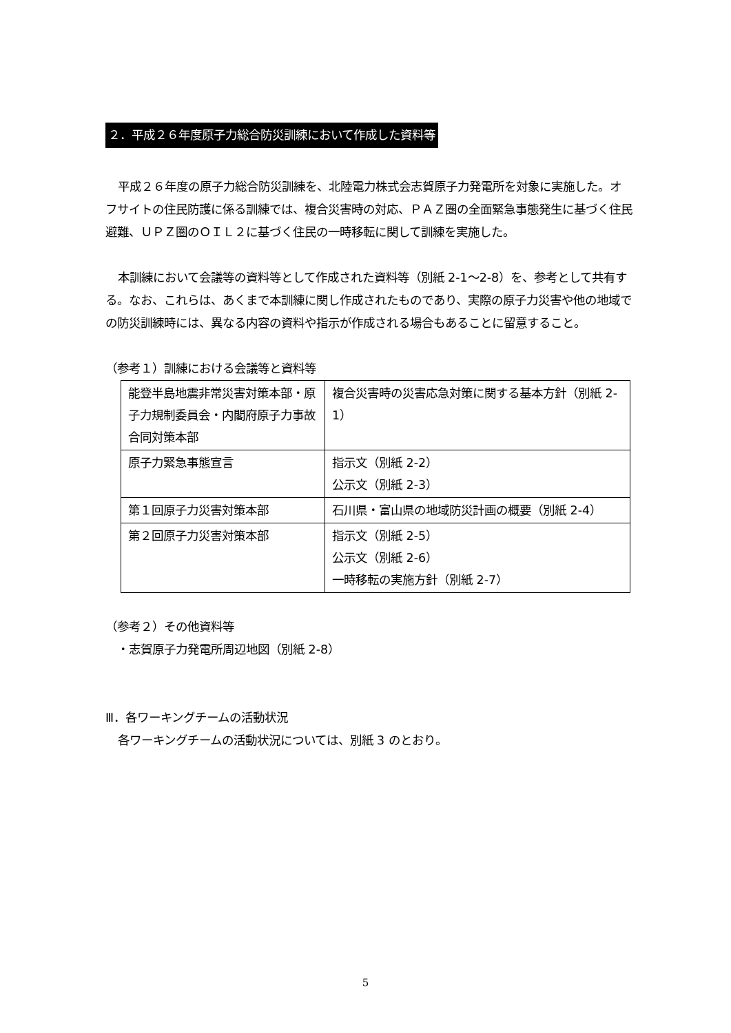２．平成２６年度原子力総合防災訓練において作成した資料等
平成２６年度の原子力総合防災訓練を、北陸電力株式会志賀原子力発電所を対象に実施した。オフサイトの住民防護に係る訓練では、複合災害時の対応、ＰＡＺ圏の全面緊急事態発生に基づく住民避難、ＵＰＺ圏のＯＩＬ２に基づく住民の一時移転に関して訓練を実施した。
本訓練において会議等の資料等として作成された資料等（別紙 2-1～2-8）を、参考として共有する。なお、これらは、あくまで本訓練に関し作成されたものであり、実際の原子力災害や他の地域での防災訓練時には、異なる内容の資料や指示が作成される場合もあることに留意すること。
（参考１）訓練における会議等と資料等
| 能登半島地震非常災害対策本部・原子力規制委員会・内閣府原子力事故合同対策本部 | 複合災害時の災害応急対策に関する基本方針（別紙 2-1） |
| 原子力緊急事態宣言 | 指示文（別紙 2-2） 公示文（別紙 2-3） |
| 第１回原子力災害対策本部 | 石川県・富山県の地域防災計画の概要（別紙 2-4） |
| 第２回原子力災害対策本部 | 指示文（別紙 2-5） 公示文（別紙 2-6） 一時移転の実施方針（別紙 2-7） |
（参考２）その他資料等
　・志賀原子力発電所周辺地図（別紙 2-8）
Ⅲ．各ワーキングチームの活動状況
各ワーキングチームの活動状況については、別紙 3 のとおり。
5